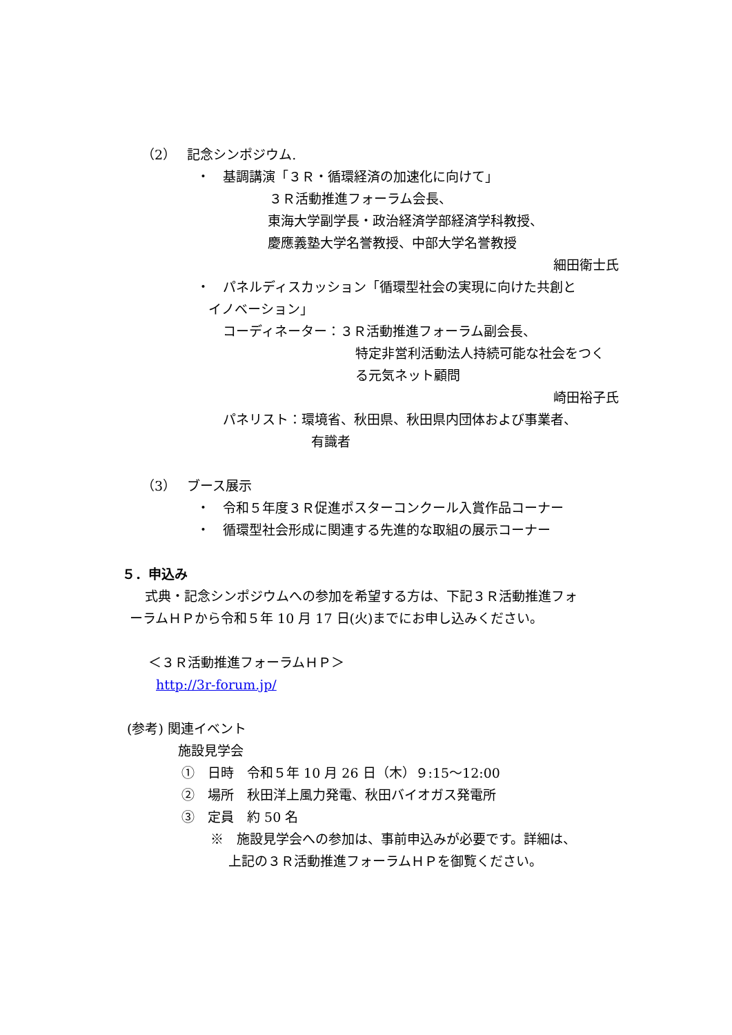（2）　 記念シンポジウム.
・　基調講演「３Ｒ・循環経済の加速化に向けて」
３Ｒ活動推進フォーラム会長、
東海大学副学長・政治経済学部経済学科教授、
慶應義塾大学名誉教授、中部大学名誉教授
細田衛士氏
・　パネルディスカッション「循環型社会の実現に向けた共創と
イノベーション」
コーディネーター：３Ｒ活動推進フォーラム副会長、
特定非営利活動法人持続可能な社会をつく
る元気ネット顧問
崎田裕子氏
パネリスト：環境省、秋田県、秋田県内団体および事業者、
有識者
（3）　 ブース展示
・　令和５年度３Ｒ促進ポスターコンクール入賞作品コーナー
・　循環型社会形成に関連する先進的な取組の展示コーナー
５．申込み
式典・記念シンポジウムへの参加を希望する方は、下記３Ｒ活動推進フォ
ーラムＨＰから令和５年 10 月 17 日(火)までにお申し込みください。
＜３Ｒ活動推進フォーラムＨＰ＞
http://3r-forum.jp/
(参考) 関連イベント
施設見学会
①　日時　令和５年 10 月 26 日（木）９:15～12:00
②　場所　秋田洋上風力発電、秋田バイオガス発電所
③　定員　約 50 名
※　施設見学会への参加は、事前申込みが必要です。詳細は、
上記の３Ｒ活動推進フォーラムＨＰを御覧ください。